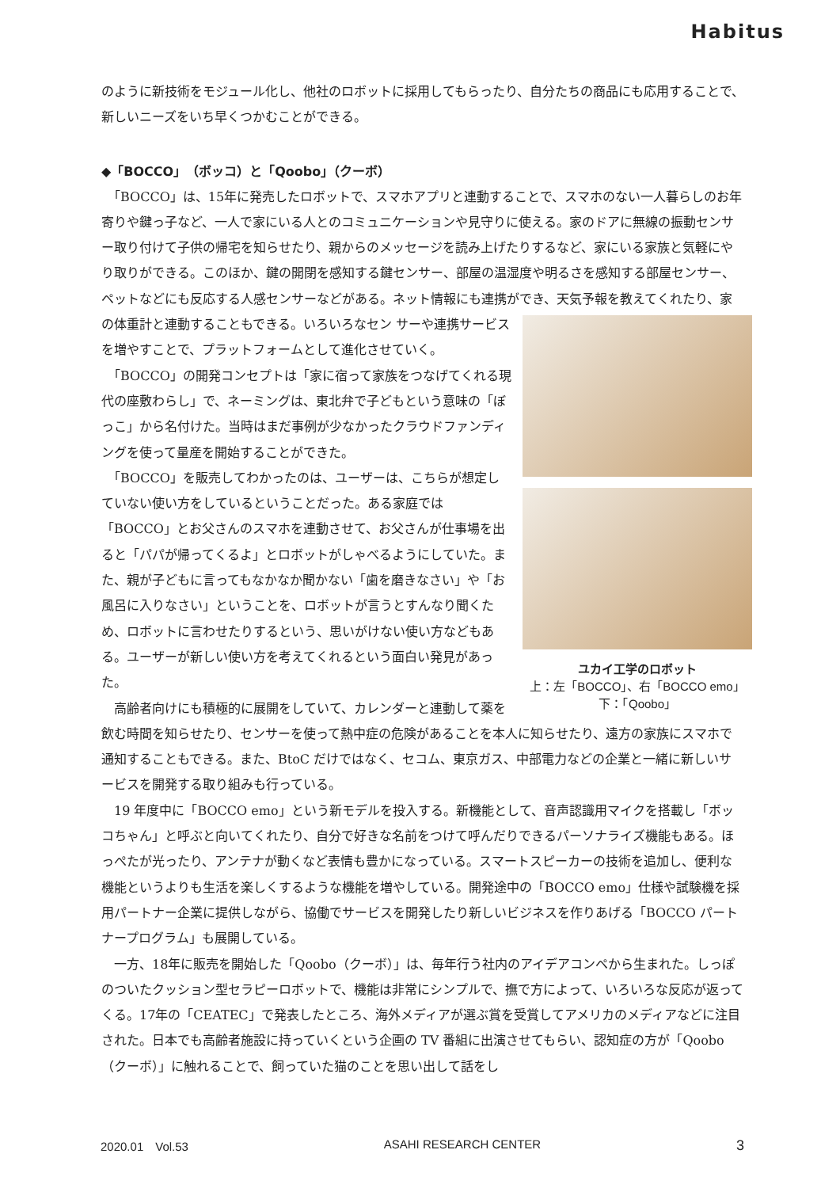Habitus
のように新技術をモジュール化し、他社のロボットに採用してもらったり、自分たちの商品にも応用することで、新しいニーズをいち早くつかむことができる。
◆「BOCCO」（ボッコ）と「Qoobo」（クーボ）
　「BOCCO」は、15年に発売したロボットで、スマホアプリと連動することで、スマホのない一人暮らしのお年寄りや鍵っ子など、一人で家にいる人とのコミュニケーションや見守りに使える。家のドアに無線の振動センサー取り付けて子供の帰宅を知らせたり、親からのメッセージを読み上げたりするなど、家にいる家族と気軽にやり取りができる。このほか、鍵の開閉を感知する鍵センサー、部屋の温湿度や明るさを感知する部屋センサー、ペットなどにも反応する人感センサーなどがある。ネット情報にも連携ができ、天気予報を教えてくれたり、家の体重計と連動することもできる。いろいろなセン ユカイ工学のロボット
上：左「BOCCO」、右「BOCCO emo」
下：「Qoobo」 サーや連携サービスを増やすことで、プラットフォームとして進化させていく。
　「BOCCO」の開発コンセプトは「家に宿って家族をつなげてくれる現代の座敷わらし」で、ネーミングは、東北弁で子どもという意味の「ぼっこ」から名付けた。当時はまだ事例が少なかったクラウドファンディングを使って量産を開始することができた。
　「BOCCO」を販売してわかったのは、ユーザーは、こちらが想定していない使い方をしているということだった。ある家庭では「BOCCO」とお父さんのスマホを連動させて、お父さんが仕事場を出ると「パパが帰ってくるよ」とロボットがしゃべるようにしていた。また、親が子どもに言ってもなかなか聞かない「歯を磨きなさい」や「お風呂に入りなさい」ということを、ロボットが言うとすんなり聞くため、ロボットに言わせたりするという、思いがけない使い方などもある。ユーザーが新しい使い方を考えてくれるという面白い発見があった。
　高齢者向けにも積極的に展開をしていて、カレンダーと連動して薬を飲む時間を知らせたり、センサーを使って熱中症の危険があることを本人に知らせたり、遠方の家族にスマホで通知することもできる。また、BtoC だけではなく、セコム、東京ガス、中部電力などの企業と一緒に新しいサービスを開発する取り組みも行っている。
　19 年度中に「BOCCO emo」という新モデルを投入する。新機能として、音声認識用マイクを搭載し「ボッコちゃん」と呼ぶと向いてくれたり、自分で好きな名前をつけて呼んだりできるパーソナライズ機能もある。ほっぺたが光ったり、アンテナが動くなど表情も豊かになっている。スマートスピーカーの技術を追加し、便利な機能というよりも生活を楽しくするような機能を増やしている。開発途中の「BOCCO emo」仕様や試験機を採用パートナー企業に提供しながら、協働でサービスを開発したり新しいビジネスを作りあげる「BOCCO パートナープログラム」も展開している。
　一方、18年に販売を開始した「Qoobo（クーボ）」は、毎年行う社内のアイデアコンペから生まれた。しっぽのついたクッション型セラピーロボットで、機能は非常にシンプルで、撫で方によって、いろいろな反応が返ってくる。17年の「CEATEC」で発表したところ、海外メディアが選ぶ賞を受賞してアメリカのメディアなどに注目された。日本でも高齢者施設に持っていくという企画の TV 番組に出演させてもらい、認知症の方が「Qoobo（クーボ）」に触れることで、飼っていた猫のことを思い出して話をし
2020.01　Vol.53 ASAHI RESEARCH CENTER 3